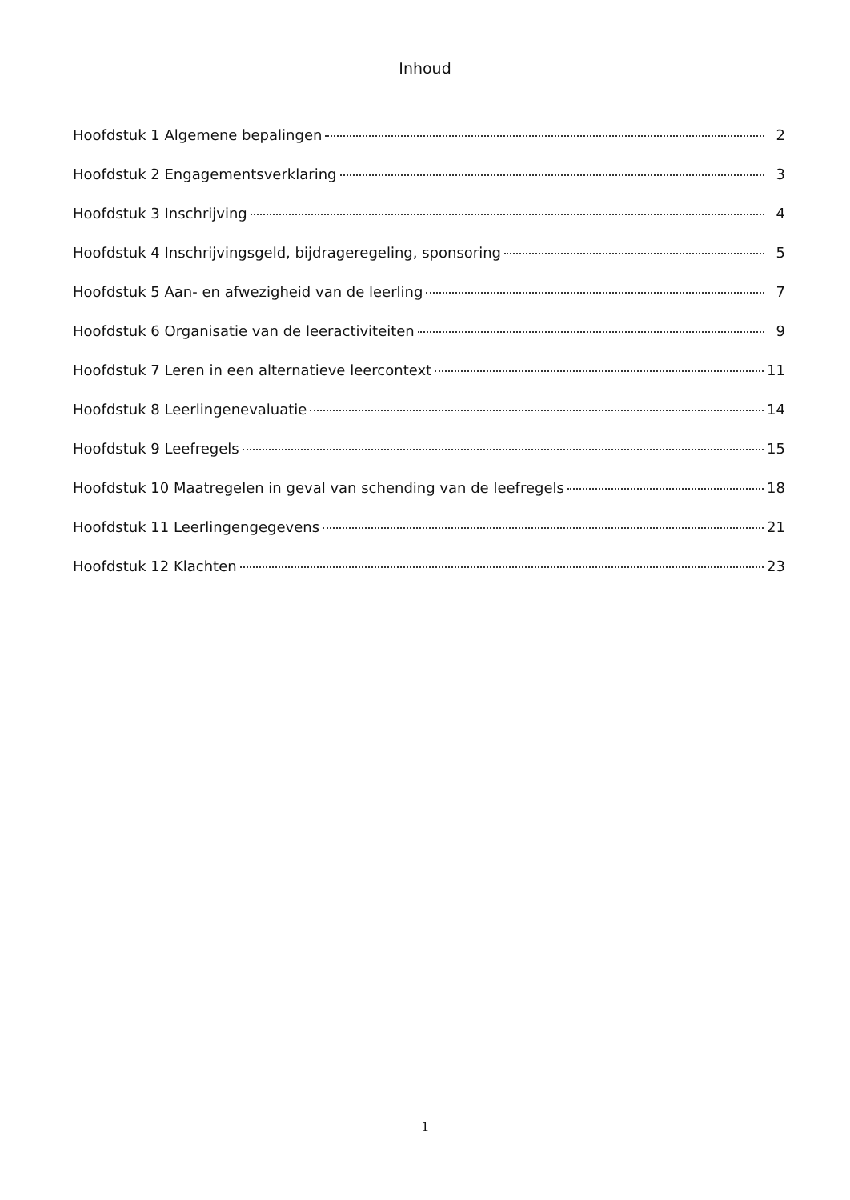Inhoud
Hoofdstuk 1 Algemene bepalingen 2
Hoofdstuk 2 Engagementsverklaring 3
Hoofdstuk 3 Inschrijving 4
Hoofdstuk 4 Inschrijvingsgeld, bijdrageregeling, sponsoring 5
Hoofdstuk 5 Aan- en afwezigheid van de leerling 7
Hoofdstuk 6 Organisatie van de leeractiviteiten 9
Hoofdstuk 7 Leren in een alternatieve leercontext 11
Hoofdstuk 8 Leerlingenevaluatie 14
Hoofdstuk 9 Leefregels 15
Hoofdstuk 10 Maatregelen in geval van schending van de leefregels 18
Hoofdstuk 11 Leerlingengegevens 21
Hoofdstuk 12 Klachten 23
1